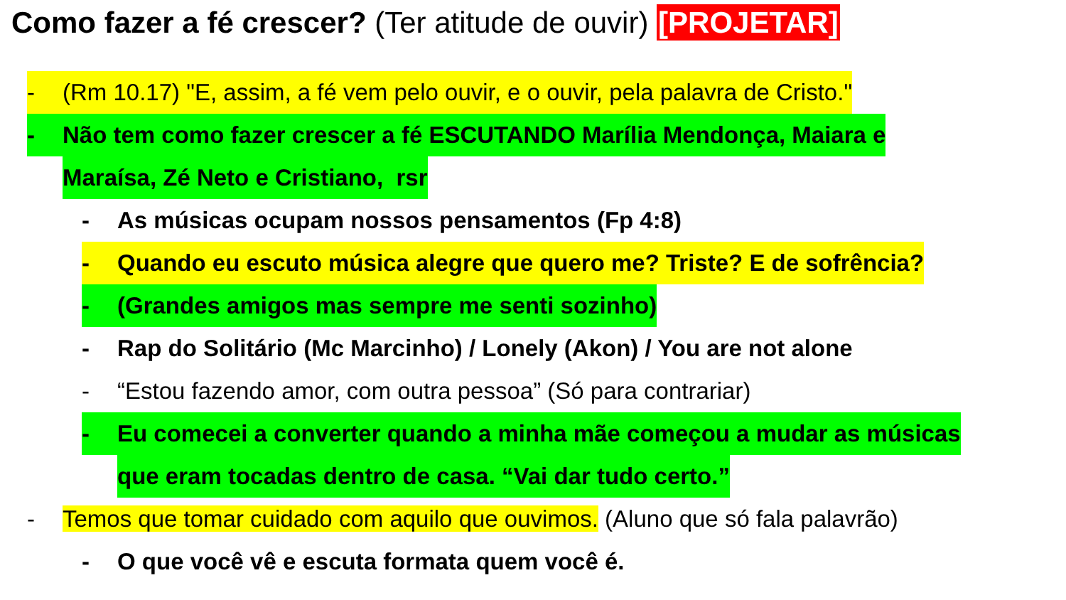Como fazer a fé crescer? (Ter atitude de ouvir) [PROJETAR]
- (Rm 10.17) "E, assim, a fé vem pelo ouvir, e o ouvir, pela palavra de Cristo."
- Não tem como fazer crescer a fé ESCUTANDO Marília Mendonça, Maiara e
Maraísa, Zé Neto e Cristiano, rsr
- As músicas ocupam nossos pensamentos (Fp 4:8)
- Quando eu escuto música alegre que quero me? Triste? E de sofrência?
- (Grandes amigos mas sempre me senti sozinho)
- Rap do Solitário (Mc Marcinho) / Lonely (Akon) / You are not alone
- “Estou fazendo amor, com outra pessoa” (Só para contrariar)
- Eu comecei a converter quando a minha mãe começou a mudar as músicas
que eram tocadas dentro de casa. “Vai dar tudo certo.”
- Temos que tomar cuidado com aquilo que ouvimos. (Aluno que só fala palavrão)
- O que você vê e escuta formata quem você é.